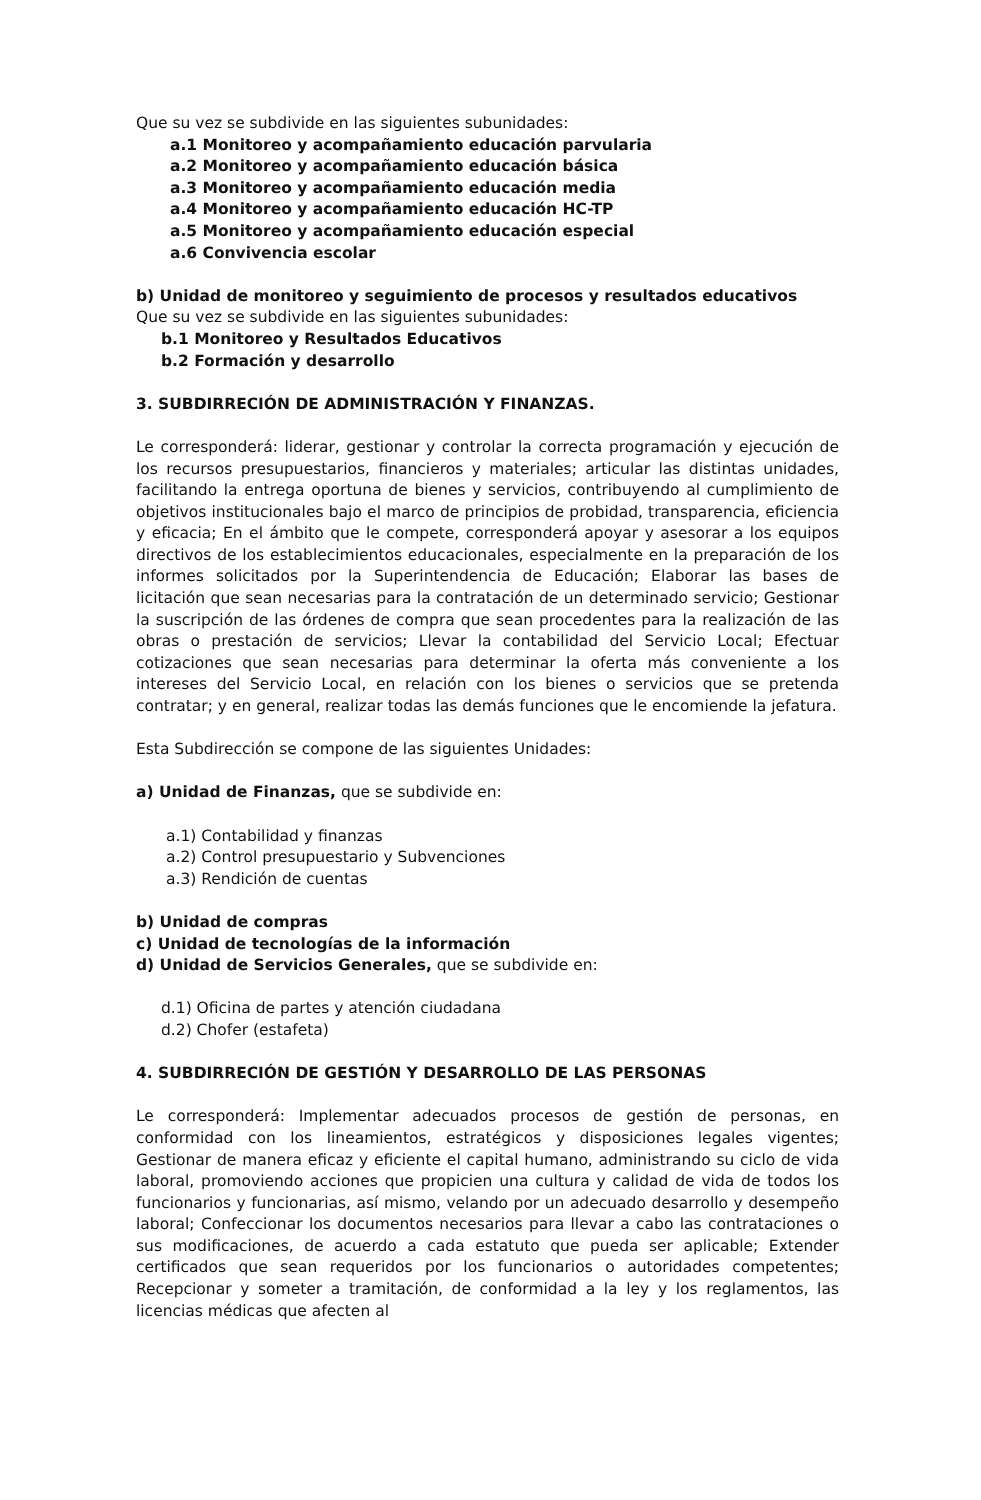Que su vez se subdivide en las siguientes subunidades:
a.1 Monitoreo y acompañamiento educación parvularia
a.2 Monitoreo y acompañamiento educación básica
a.3 Monitoreo y acompañamiento educación media
a.4 Monitoreo y acompañamiento educación HC-TP
a.5 Monitoreo y acompañamiento educación especial
a.6 Convivencia escolar
b) Unidad de monitoreo y seguimiento de procesos y resultados educativos
Que su vez se subdivide en las siguientes subunidades:
b.1 Monitoreo y Resultados Educativos
b.2 Formación y desarrollo
3. SUBDIRRECIÓN DE ADMINISTRACIÓN Y FINANZAS.
Le corresponderá: liderar, gestionar y controlar la correcta programación y ejecución de los recursos presupuestarios, financieros y materiales; articular las distintas unidades, facilitando la entrega oportuna de bienes y servicios, contribuyendo al cumplimiento de objetivos institucionales bajo el marco de principios de probidad, transparencia, eficiencia y eficacia; En el ámbito que le compete, corresponderá apoyar y asesorar a los equipos directivos de los establecimientos educacionales, especialmente en la preparación de los informes solicitados por la Superintendencia de Educación; Elaborar las bases de licitación que sean necesarias para la contratación de un determinado servicio; Gestionar la suscripción de las órdenes de compra que sean procedentes para la realización de las obras o prestación de servicios; Llevar la contabilidad del Servicio Local; Efectuar cotizaciones que sean necesarias para determinar la oferta más conveniente a los intereses del Servicio Local, en relación con los bienes o servicios que se pretenda contratar; y en general, realizar todas las demás funciones que le encomiende la jefatura.
Esta Subdirección se compone de las siguientes Unidades:
a) Unidad de Finanzas, que se subdivide en:
a.1) Contabilidad y finanzas
a.2) Control presupuestario y Subvenciones
a.3) Rendición de cuentas
b) Unidad de compras
c) Unidad de tecnologías de la información
d) Unidad de Servicios Generales, que se subdivide en:
d.1) Oficina de partes y atención ciudadana
d.2) Chofer (estafeta)
4. SUBDIRRECIÓN DE GESTIÓN Y DESARROLLO DE LAS PERSONAS
Le corresponderá: Implementar adecuados procesos de gestión de personas, en conformidad con los lineamientos, estratégicos y disposiciones legales vigentes; Gestionar de manera eficaz y eficiente el capital humano, administrando su ciclo de vida laboral, promoviendo acciones que propicien una cultura y calidad de vida de todos los funcionarios y funcionarias, así mismo, velando por un adecuado desarrollo y desempeño laboral; Confeccionar los documentos necesarios para llevar a cabo las contrataciones o sus modificaciones, de acuerdo a cada estatuto que pueda ser aplicable; Extender certificados que sean requeridos por los funcionarios o autoridades competentes; Recepcionar y someter a tramitación, de conformidad a la ley y los reglamentos, las licencias médicas que afecten al